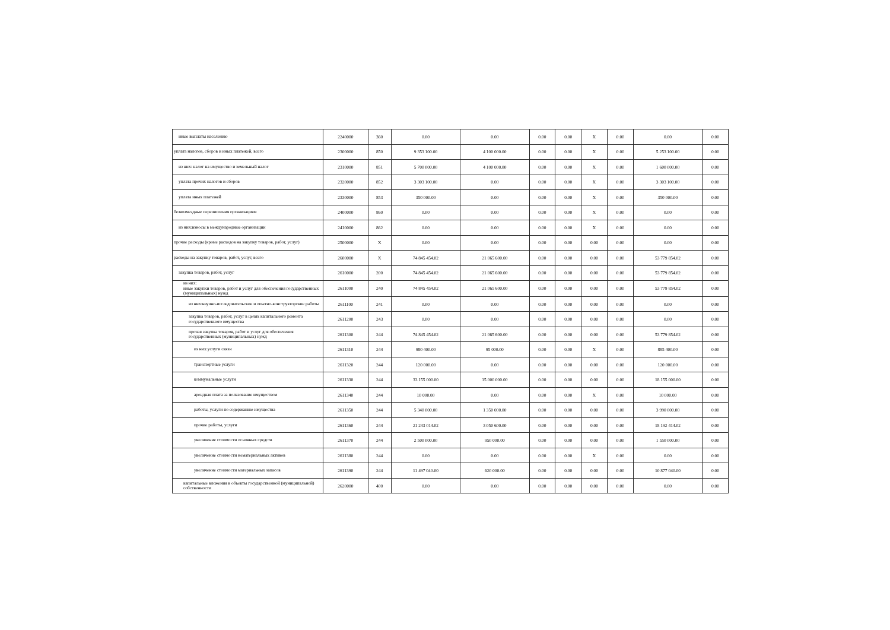| иные выплаты населению | 2240000 | 360 | 0.00 | 0.00 | 0.00 | 0.00 | X | 0.00 | 0.00 | 0.00 |
| уплата налогов, сборов и иных платежей, всего | 2300000 | 850 | 9 353 100.00 | 4 100 000.00 | 0.00 | 0.00 | X | 0.00 | 5 253 100.00 | 0.00 |
| из них: налог на имущество и земельный налог | 2310000 | 851 | 5 700 000.00 | 4 100 000.00 | 0.00 | 0.00 | X | 0.00 | 1 600 000.00 | 0.00 |
| уплата прочих налогов и сборов | 2320000 | 852 | 3 303 100.00 | 0.00 | 0.00 | 0.00 | X | 0.00 | 3 303 100.00 | 0.00 |
| уплата иных платежей | 2330000 | 853 | 350 000.00 | 0.00 | 0.00 | 0.00 | X | 0.00 | 350 000.00 | 0.00 |
| безвозмездные перечисления организациям | 2400000 | 860 | 0.00 | 0.00 | 0.00 | 0.00 | X | 0.00 | 0.00 | 0.00 |
| из них:взносы в международные организации | 2410000 | 862 | 0.00 | 0.00 | 0.00 | 0.00 | X | 0.00 | 0.00 | 0.00 |
| прочие расходы (кроме расходов на закупку товаров, работ, услуг) | 2500000 | X | 0.00 | 0.00 | 0.00 | 0.00 | 0.00 | 0.00 | 0.00 | 0.00 |
| расходы на закупку товаров, работ, услуг, всего | 2600000 | X | 74 845 454.02 | 21 065 600.00 | 0.00 | 0.00 | 0.00 | 0.00 | 53 779 854.02 | 0.00 |
| закупка товаров, работ, услуг | 2610000 | 200 | 74 845 454.02 | 21 065 600.00 | 0.00 | 0.00 | 0.00 | 0.00 | 53 779 854.02 | 0.00 |
| из них: иные закупки товаров, работ и услуг для обеспечения государственных (муниципальных) нужд | 2611000 | 240 | 74 845 454.02 | 21 065 600.00 | 0.00 | 0.00 | 0.00 | 0.00 | 53 779 854.02 | 0.00 |
| из них:научно-исследовательские и опытно-конструкторские работы | 2611100 | 241 | 0.00 | 0.00 | 0.00 | 0.00 | 0.00 | 0.00 | 0.00 | 0.00 |
| закупка товаров, работ, услуг в целях капитального ремонта государственного имущества | 2611200 | 243 | 0.00 | 0.00 | 0.00 | 0.00 | 0.00 | 0.00 | 0.00 | 0.00 |
| прочая закупка товаров, работ и услуг для обеспечения государственных (муниципальных) нужд | 2611300 | 244 | 74 845 454.02 | 21 065 600.00 | 0.00 | 0.00 | 0.00 | 0.00 | 53 779 854.02 | 0.00 |
| из них:услуги связи | 2611310 | 244 | 980 400.00 | 95 000.00 | 0.00 | 0.00 | X | 0.00 | 885 400.00 | 0.00 |
| транспортные услуги | 2611320 | 244 | 120 000.00 | 0.00 | 0.00 | 0.00 | 0.00 | 0.00 | 120 000.00 | 0.00 |
| коммунальные услуги | 2611330 | 244 | 33 155 000.00 | 15 000 000.00 | 0.00 | 0.00 | 0.00 | 0.00 | 18 155 000.00 | 0.00 |
| арендная плата за пользование имуществом | 2611340 | 244 | 10 000.00 | 0.00 | 0.00 | 0.00 | X | 0.00 | 10 000.00 | 0.00 |
| работы, услуги по содержанию имущества | 2611350 | 244 | 5 340 000.00 | 1 350 000.00 | 0.00 | 0.00 | 0.00 | 0.00 | 3 990 000.00 | 0.00 |
| прочие работы, услуги | 2611360 | 244 | 21 243 014.02 | 3 050 600.00 | 0.00 | 0.00 | 0.00 | 0.00 | 18 192 414.02 | 0.00 |
| увеличение стоимости основных средств | 2611370 | 244 | 2 500 000.00 | 950 000.00 | 0.00 | 0.00 | 0.00 | 0.00 | 1 550 000.00 | 0.00 |
| увеличение стоимости нематериальных активов | 2611380 | 244 | 0.00 | 0.00 | 0.00 | 0.00 | X | 0.00 | 0.00 | 0.00 |
| увеличение стоимости материальных запасов | 2611390 | 244 | 11 497 040.00 | 620 000.00 | 0.00 | 0.00 | 0.00 | 0.00 | 10 877 040.00 | 0.00 |
| капитальные вложения в объекты государственной (муниципальной) собственности | 2620000 | 400 | 0.00 | 0.00 | 0.00 | 0.00 | 0.00 | 0.00 | 0.00 | 0.00 |